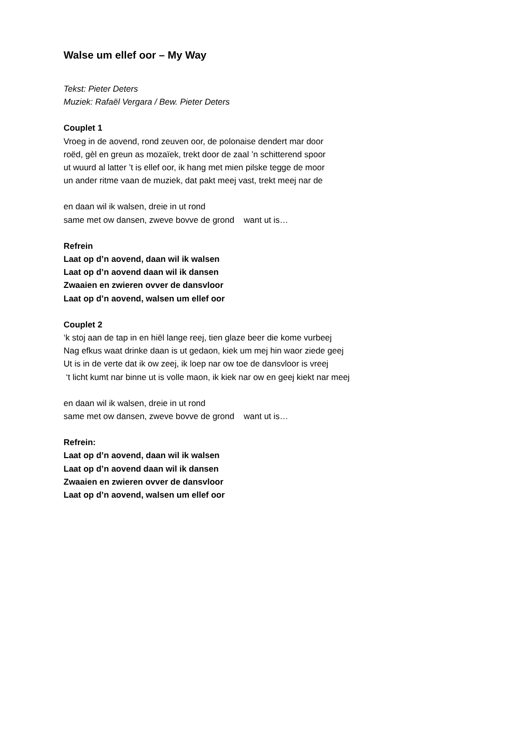Walse um ellef oor – My Way
Tekst: Pieter Deters
Muziek: Rafaël Vergara / Bew. Pieter Deters
Couplet 1
Vroeg in de aovend, rond zeuven oor, de polonaise dendert mar door
roëd, gèl en greun as mozaïek, trekt door de zaal ’n schitterend spoor
ut wuurd al latter ’t is ellef oor, ik hang met mien pilske tegge de moor
un ander ritme vaan de muziek, dat pakt meej vast, trekt meej nar de
en daan wil ik walsen, dreie in ut rond
same met ow dansen, zweve bovve de grond want ut is…
Refrein
Laat op d’n aovend, daan wil ik walsen
Laat op d’n aovend daan wil ik dansen
Zwaaien en zwieren ovver de dansvloor
Laat op d’n aovend, walsen um ellef oor
Couplet 2
‘k stoj aan de tap in en hiël lange reej, tien glaze beer die kome vurbeej
Nag efkus waat drinke daan is ut gedaon, kiek um mej hin waor ziede geej
Ut is in de verte dat ik ow zeej, ik loep nar ow toe de dansvloor is vreej
‘t licht kumt nar binne ut is volle maon, ik kiek nar ow en geej kiekt nar meej
en daan wil ik walsen, dreie in ut rond
same met ow dansen, zweve bovve de grond want ut is…
Refrein:
Laat op d’n aovend, daan wil ik walsen
Laat op d’n aovend daan wil ik dansen
Zwaaien en zwieren ovver de dansvloor
Laat op d’n aovend, walsen um ellef oor